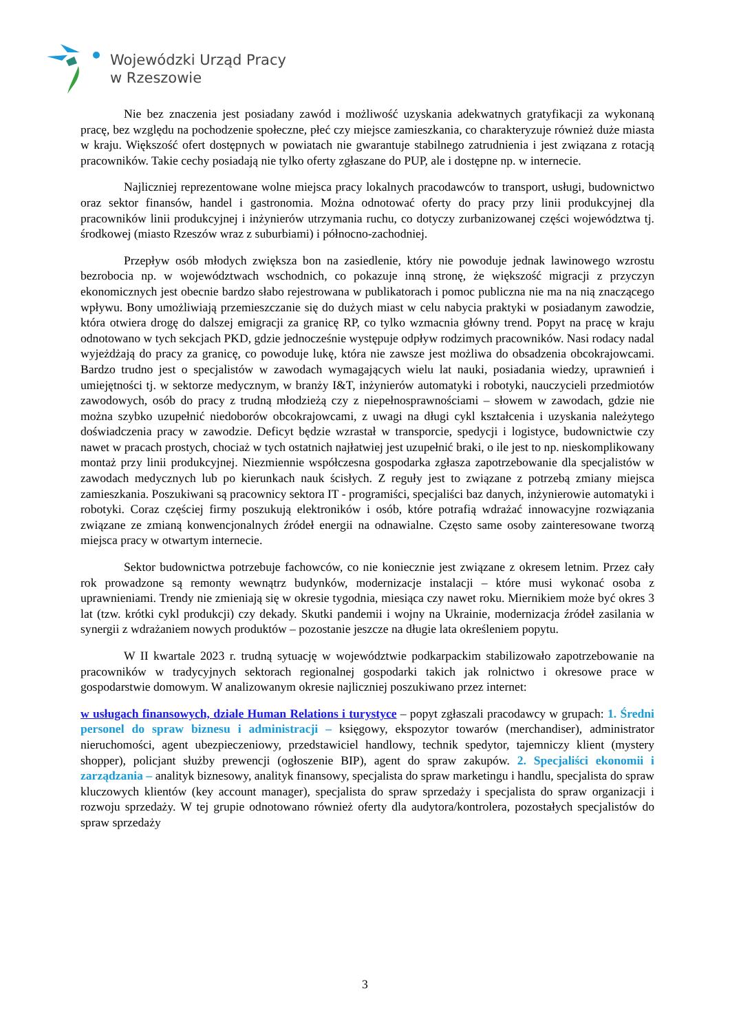Wojewódzki Urząd Pracy
w Rzeszowie
Nie bez znaczenia jest posiadany zawód i możliwość uzyskania adekwatnych gratyfikacji za wykonaną pracę, bez względu na pochodzenie społeczne, płeć czy miejsce zamieszkania, co charakteryzuje również duże miasta w kraju. Większość ofert dostępnych w powiatach nie gwarantuje stabilnego zatrudnienia i jest związana z rotacją pracowników. Takie cechy posiadają nie tylko oferty zgłaszane do PUP, ale i dostępne np. w internecie.
Najliczniej reprezentowane wolne miejsca pracy lokalnych pracodawców to transport, usługi, budownictwo oraz sektor finansów, handel i gastronomia. Można odnotować oferty do pracy przy linii produkcyjnej dla pracowników linii produkcyjnej i inżynierów utrzymania ruchu, co dotyczy zurbanizowanej części województwa tj. środkowej (miasto Rzeszów wraz z suburbiami) i północno-zachodniej.
Przepływ osób młodych zwiększa bon na zasiedlenie, który nie powoduje jednak lawinowego wzrostu bezrobocia np. w województwach wschodnich, co pokazuje inną stronę, że większość migracji z przyczyn ekonomicznych jest obecnie bardzo słabo rejestrowana w publikatorach i pomoc publiczna nie ma na nią znaczącego wpływu. Bony umożliwiają przemieszczanie się do dużych miast w celu nabycia praktyki w posiadanym zawodzie, która otwiera drogę do dalszej emigracji za granicę RP, co tylko wzmacnia główny trend. Popyt na pracę w kraju odnotowano w tych sekcjach PKD, gdzie jednocześnie występuje odpływ rodzimych pracowników. Nasi rodacy nadal wyjeżdżają do pracy za granicę, co powoduje lukę, która nie zawsze jest możliwa do obsadzenia obcokrajowcami. Bardzo trudno jest o specjalistów w zawodach wymagających wielu lat nauki, posiadania wiedzy, uprawnień i umiejętności tj. w sektorze medycznym, w branży I&T, inżynierów automatyki i robotyki, nauczycieli przedmiotów zawodowych, osób do pracy z trudną młodzieżą czy z niepełnosprawnościami – słowem w zawodach, gdzie nie można szybko uzupełnić niedoborów obcokrajowcami, z uwagi na długi cykl kształcenia i uzyskania należytego doświadczenia pracy w zawodzie. Deficyt będzie wzrastał w transporcie, spedycji i logistyce, budownictwie czy nawet w pracach prostych, chociaż w tych ostatnich najłatwiej jest uzupełnić braki, o ile jest to np. nieskomplikowany montaż przy linii produkcyjnej. Niezmiennie współczesna gospodarka zgłasza zapotrzebowanie dla specjalistów w zawodach medycznych lub po kierunkach nauk ścisłych. Z reguły jest to związane z potrzebą zmiany miejsca zamieszkania. Poszukiwani są pracownicy sektora IT - programiści, specjaliści baz danych, inżynierowie automatyki i robotyki. Coraz częściej firmy poszukują elektroników i osób, które potrafią wdrażać innowacyjne rozwiązania związane ze zmianą konwencjonalnych źródeł energii na odnawialne. Często same osoby zainteresowane tworzą miejsca pracy w otwartym internecie.
Sektor budownictwa potrzebuje fachowców, co nie koniecznie jest związane z okresem letnim. Przez cały rok prowadzone są remonty wewnątrz budynków, modernizacje instalacji – które musi wykonać osoba z uprawnieniami. Trendy nie zmieniają się w okresie tygodnia, miesiąca czy nawet roku. Miernikiem może być okres 3 lat (tzw. krótki cykl produkcji) czy dekady. Skutki pandemii i wojny na Ukrainie, modernizacja źródeł zasilania w synergii z wdrażaniem nowych produktów – pozostanie jeszcze na długie lata określeniem popytu.
W II kwartale 2023 r. trudną sytuację w województwie podkarpackim stabilizowało zapotrzebowanie na pracowników w tradycyjnych sektorach regionalnej gospodarki takich jak rolnictwo i okresowe prace w gospodarstwie domowym. W analizowanym okresie najliczniej poszukiwano przez internet:
w usługach finansowych, dziale Human Relations i turystyce – popyt zgłaszali pracodawcy w grupach: 1. Średni personel do spraw biznesu i administracji – księgowy, ekspozytor towarów (merchandiser), administrator nieruchomości, agent ubezpieczeniowy, przedstawiciel handlowy, technik spedytor, tajemniczy klient (mystery shopper), policjant służby prewencji (ogłoszenie BIP), agent do spraw zakupów. 2. Specjaliści ekonomii i zarządzania – analityk biznesowy, analityk finansowy, specjalista do spraw marketingu i handlu, specjalista do spraw kluczowych klientów (key account manager), specjalista do spraw sprzedaży i specjalista do spraw organizacji i rozwoju sprzedaży. W tej grupie odnotowano również oferty dla audytora/kontrolera, pozostałych specjalistów do spraw sprzedaży
3